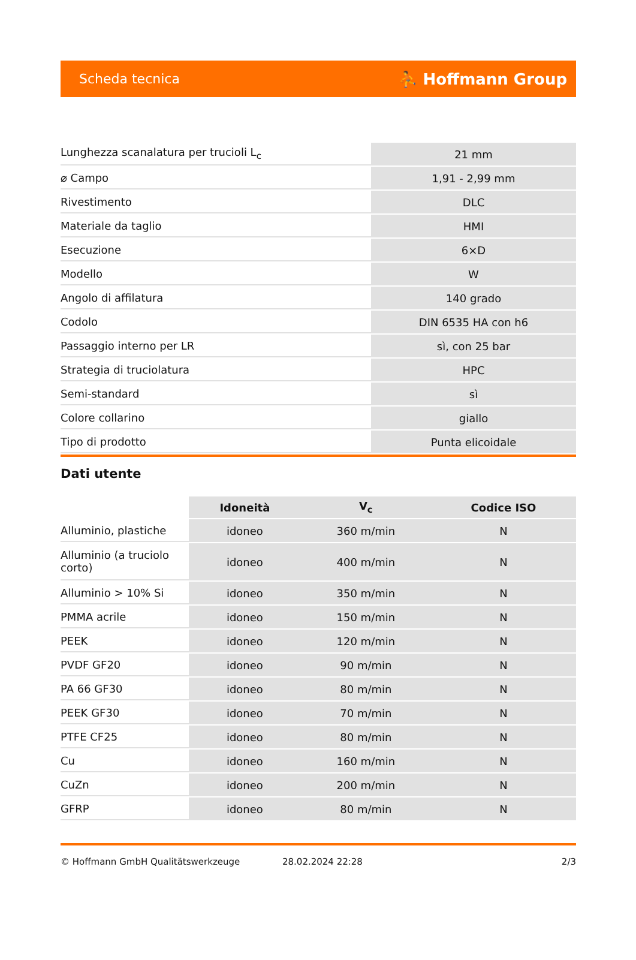Scheda tecnica ⛹ Hoffmann Group
| Lunghezza scanalatura per trucioli L<sub>c</sub> | 21 mm |
| ⌀ Campo | 1,91 - 2,99 mm |
| Rivestimento | DLC |
| Materiale da taglio | HMI |
| Esecuzione | 6×D |
| Modello | W |
| Angolo di affilatura | 140 grado |
| Codolo | DIN 6535 HA con h6 |
| Passaggio interno per LR | sì, con 25 bar |
| Strategia di truciolatura | HPC |
| Semi-standard | sì |
| Colore collarino | giallo |
| Tipo di prodotto | Punta elicoidale |
Dati utente
| | Idoneità | V<sub>c</sub> | Codice ISO |
| --- | --- | --- | --- |
| Alluminio, plastiche | idoneo | 360 m/min | N |
| Alluminio (a truciolo corto) | idoneo | 400 m/min | N |
| Alluminio > 10% Si | idoneo | 350 m/min | N |
| PMMA acrile | idoneo | 150 m/min | N |
| PEEK | idoneo | 120 m/min | N |
| PVDF GF20 | idoneo | 90 m/min | N |
| PA 66 GF30 | idoneo | 80 m/min | N |
| PEEK GF30 | idoneo | 70 m/min | N |
| PTFE CF25 | idoneo | 80 m/min | N |
| Cu | idoneo | 160 m/min | N |
| CuZn | idoneo | 200 m/min | N |
| GFRP | idoneo | 80 m/min | N |
© Hoffmann GmbH Qualitätswerkzeuge 28.02.2024 22:28 2/3